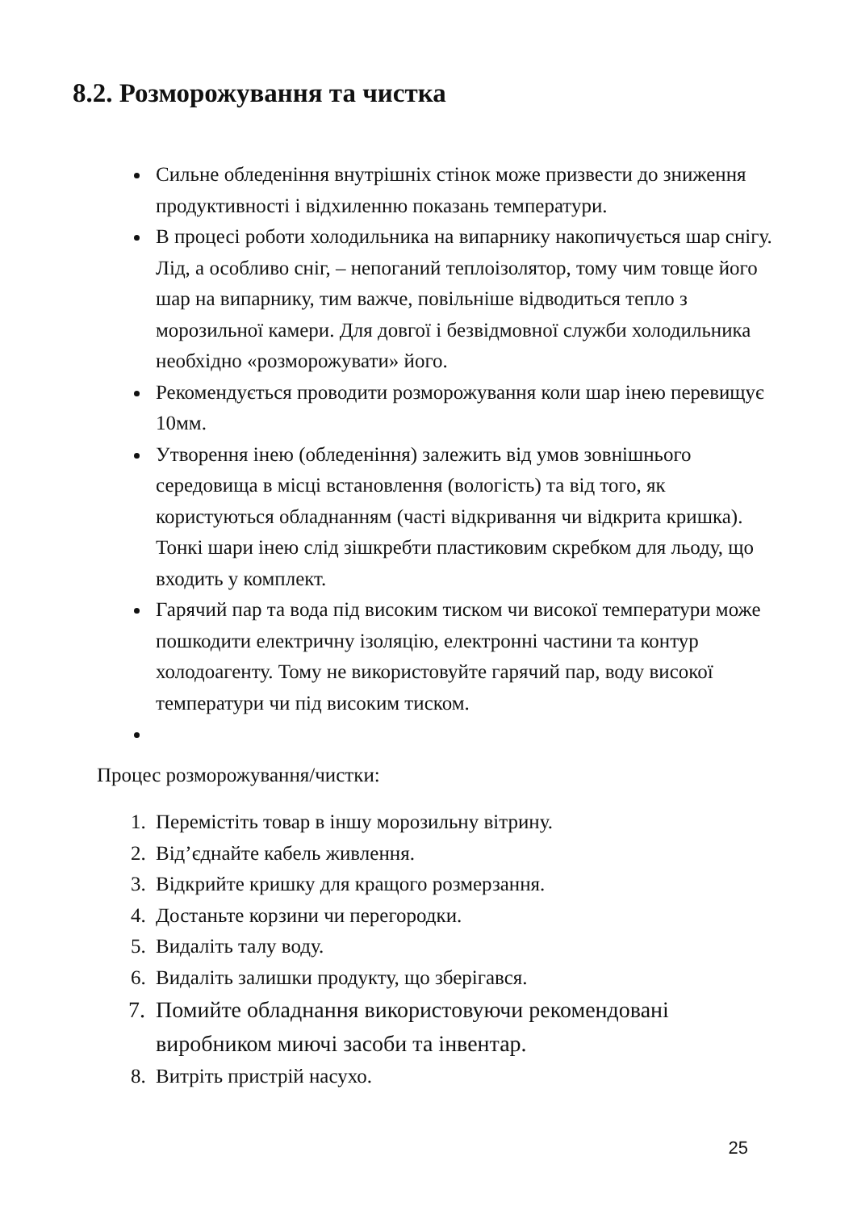8.2. Розморожування та чистка
Сильне обледеніння внутрішніх стінок може призвести до зниження продуктивності і відхиленню показань температури.
В процесі роботи холодильника на випарнику накопичується шар снігу. Лід, а особливо сніг, – непоганий теплоізолятор, тому чим товще його шар на випарнику, тим важче, повільніше відводиться тепло з морозильної камери. Для довгої і безвідмовної служби холодильника необхідно «розморожувати» його.
Рекомендується проводити розморожування коли шар інею перевищує 10мм.
Утворення інею (обледеніння) залежить від умов зовнішнього середовища в місці встановлення (вологість) та від того, як користуються обладнанням (часті відкривання чи відкрита кришка). Тонкі шари інею слід зішкребти пластиковим скребком для льоду, що входить у комплект.
Гарячий пар та вода під високим тиском чи високої температури може пошкодити електричну ізоляцію, електронні частини та контур холодоагенту. Тому не використовуйте гарячий пар, воду високої температури чи під високим тиском.
Процес розморожування/чистки:
1. Перемістіть товар в іншу морозильну вітрину.
2. Від’єднайте кабель живлення.
3. Відкрийте кришку для кращого розмерзання.
4. Достаньте корзини чи перегородки.
5. Видаліть талу воду.
6. Видаліть залишки продукту, що зберігався.
7. Помийте обладнання використовуючи рекомендовані виробником миючі засоби та інвентар.
8. Витріть пристрій насухо.
25